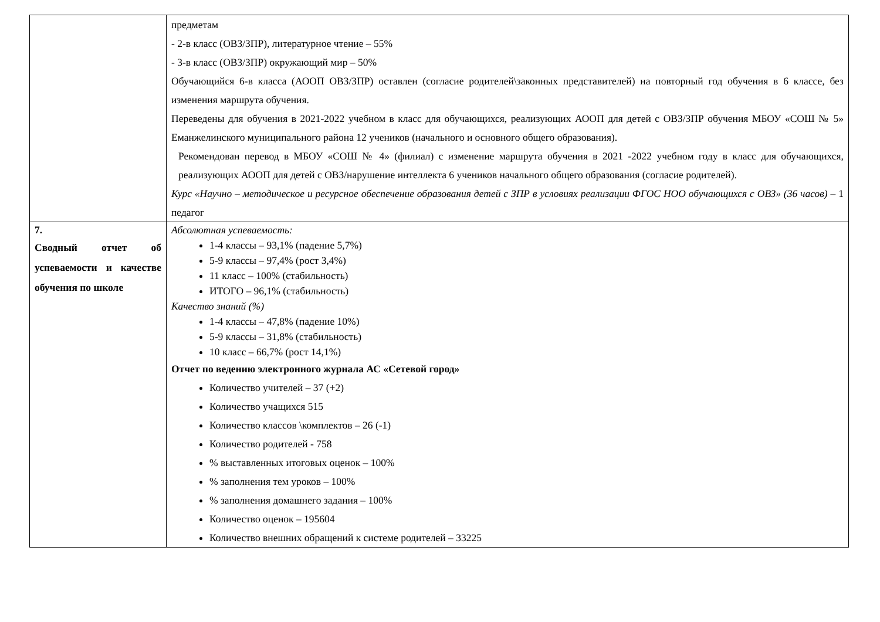| | предметам - 2-в класс (ОВЗ/ЗПР), литературное чтение – 55% - 3-в класс (ОВЗ/ЗПР) окружающий мир – 50% Обучающийся 6-в класса (АООП ОВЗ/ЗПР) оставлен (согласие родителей\законных представителей) на повторный год обучения в 6 классе, без изменения маршрута обучения. Переведены для обучения в 2021-2022 учебном в класс для обучающихся, реализующих АООП для детей с ОВЗ/ЗПР обучения МБОУ «СОШ № 5» Еманжелинского муниципального района 12 учеников (начального и основного общего образования). Рекомендован перевод в МБОУ «СОШ № 4» (филиал) с изменение маршрута обучения в 2021 -2022 учебном году в класс для обучающихся, реализующих АООП для детей с ОВЗ/нарушение интеллекта 6 учеников начального общего образования (согласие родителей). Курс «Научно – методическое и ресурсное обеспечение образования детей с ЗПР в условиях реализации ФГОС НОО обучающихся с ОВЗ» (36 часов) – 1 педагог |
| 7. Сводный отчет об успеваемости и качестве обучения по школе | Абсолютная успеваемость: 1-4 классы – 93,1% (падение 5,7%) 5-9 классы – 97,4% (рост 3,4%) 11 класс – 100% (стабильность) ИТОГО – 96,1% (стабильность) Качество знаний (%) 1-4 классы – 47,8% (падение 10%) 5-9 классы – 31,8% (стабильность) 10 класс – 66,7% (рост 14,1%) Отчет по ведению электронного журнала АС «Сетевой город» Количество учителей – 37 (+2) Количество учащихся 515 Количество классов \комплектов – 26 (-1) Количество родителей - 758 % выставленных итоговых оценок – 100% % заполнения тем уроков – 100% % заполнения домашнего задания – 100% Количество оценок – 195604 Количество внешних обращений к системе родителей – 33225 |